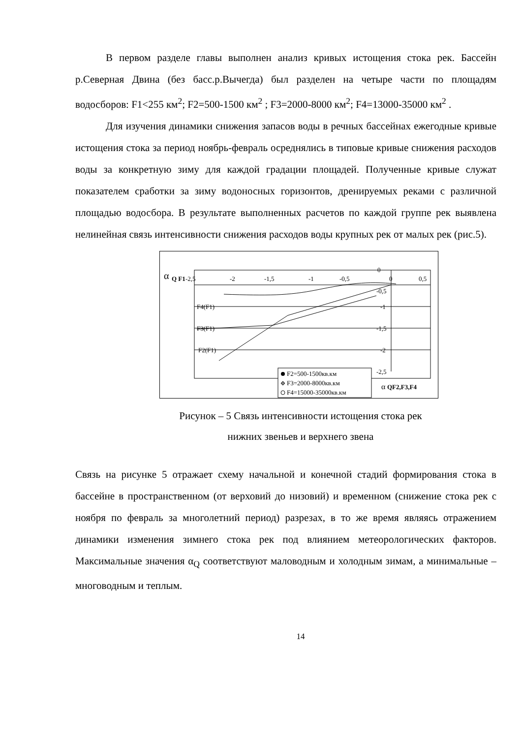В первом разделе главы выполнен анализ кривых истощения стока рек. Бассейн р.Северная Двина (без басс.р.Вычегда) был разделен на четыре части по площадям водосборов: F1<255 км<sup>2</sup>; F2=500-1500 км<sup>2</sup> ; F3=2000-8000 км<sup>2</sup>; F4=13000-35000 км<sup>2</sup> .
Для изучения динамики снижения запасов воды в речных бассейнах ежегодные кривые истощения стока за период ноябрь-февраль осреднялись в типовые кривые снижения расходов воды за конкретную зиму для каждой градации площадей. Полученные кривые служат показателем сработки за зиму водоносных горизонтов, дренируемых реками с различной площадью водосбора. В результате выполненных расчетов по каждой группе рек выявлена нелинейная связь интенсивности снижения расходов воды крупных рек от малых рек (рис.5).
α
Q F1
-2,5
-2
-1,5
-1
-0,5
0
0,5
0
-0,5
-1
-1,5
-2
-2,5
F4(F1)
F3(F1)
F2(F1)
F2=500-1500кв.км
F3=2000-8000кв.км
F4=15000-35000кв.км
α
QF2,F3,F4
Рисунок – 5 Связь интенсивности истощения стока рек
нижних звеньев и верхнего звена
Связь на рисунке 5 отражает схему начальной и конечной стадий формирования стока в бассейне в пространственном (от верховий до низовий) и временном (снижение стока рек с ноября по февраль за многолетний период) разрезах, в то же время являясь отражением динамики изменения зимнего стока рек под влиянием метеорологических факторов. Максимальные значения α<sub>Q</sub> соответствуют маловодным и холодным зимам, а минимальные – многоводным и теплым.
14